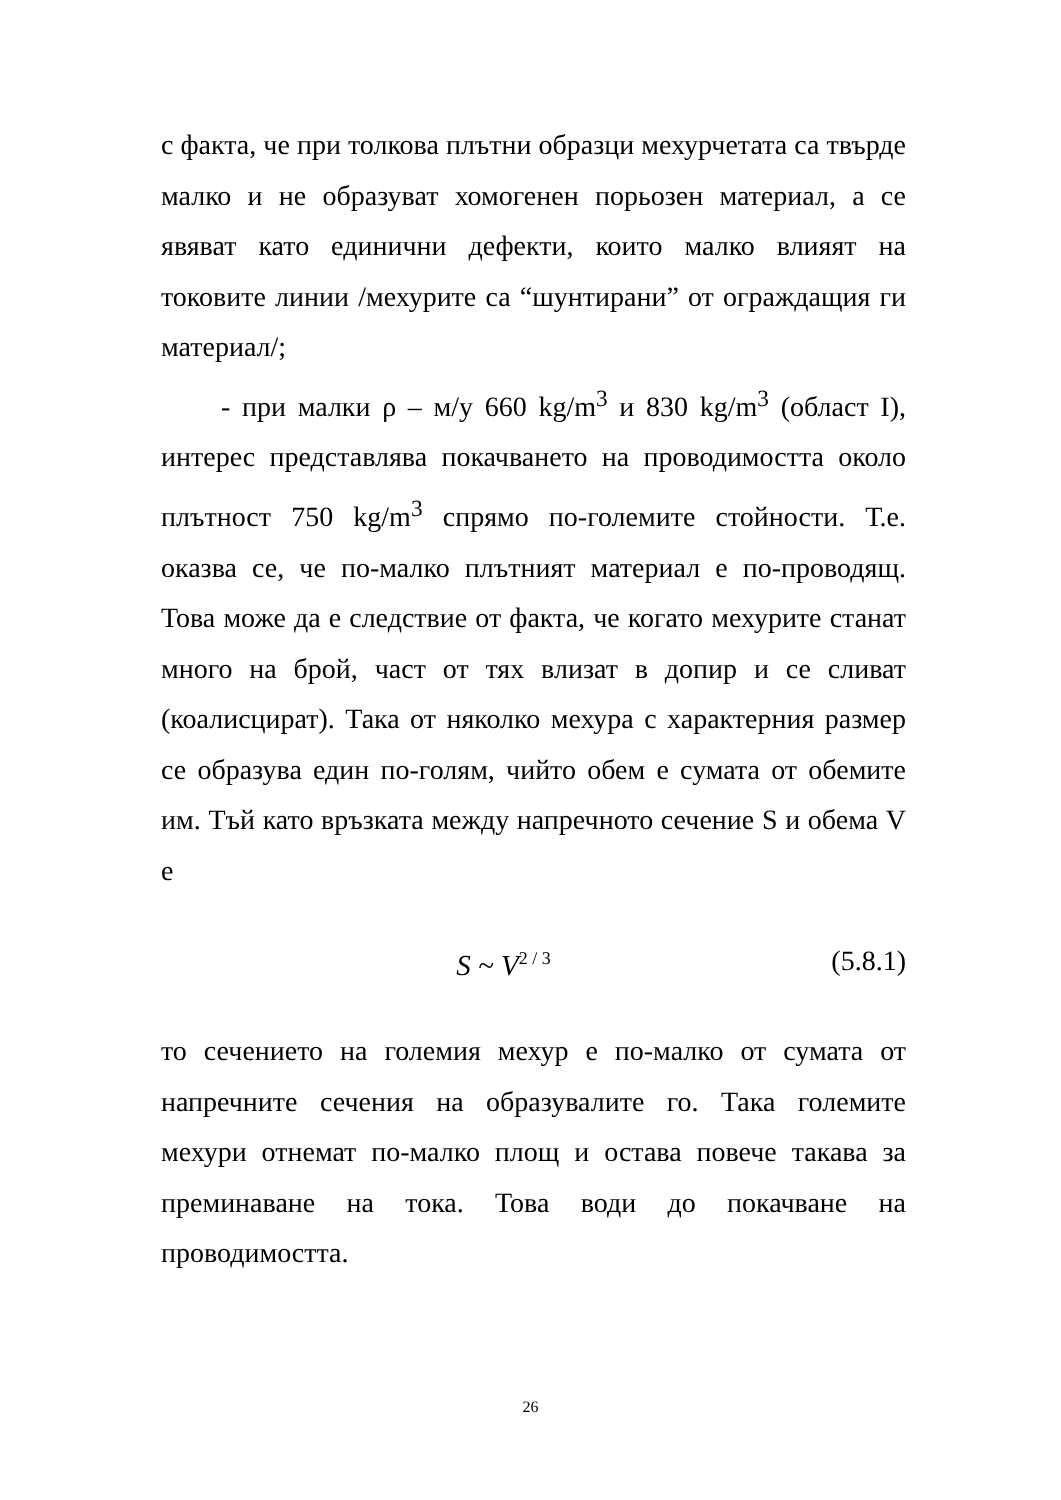с факта, че при толкова плътни образци мехурчетата са твърде малко и не образуват хомогенен порьозен материал, а се явяват като единични дефекти, които малко влияят на токовите линии /мехурите са “шунтирани” от ограждащия ги материал/;
- при малки ρ – м/у 660 kg/m<sup>3</sup> и 830 kg/m<sup>3</sup> (област I), интерес представлява покачването на проводимостта около плътност 750 kg/m<sup>3</sup> спрямо по-големите стойности. Т.е. оказва се, че по-малко плътният материал е по-проводящ. Това може да е следствие от факта, че когато мехурите станат много на брой, част от тях влизат в допир и се сливат (коалисцират). Така от няколко мехура с характерния размер се образува един по-голям, чийто обем е сумата от обемите им. Тъй като връзката между напречното сечение S и обема V е
S ~ V<sup>2 / 3</sup> (5.8.1)
то сечението на големия мехур е по-малко от сумата от напречните сечения на образувалите го. Така големите мехури отнемат по-малко площ и остава повече такава за преминаване на тока. Това води до покачване на проводимостта.
26